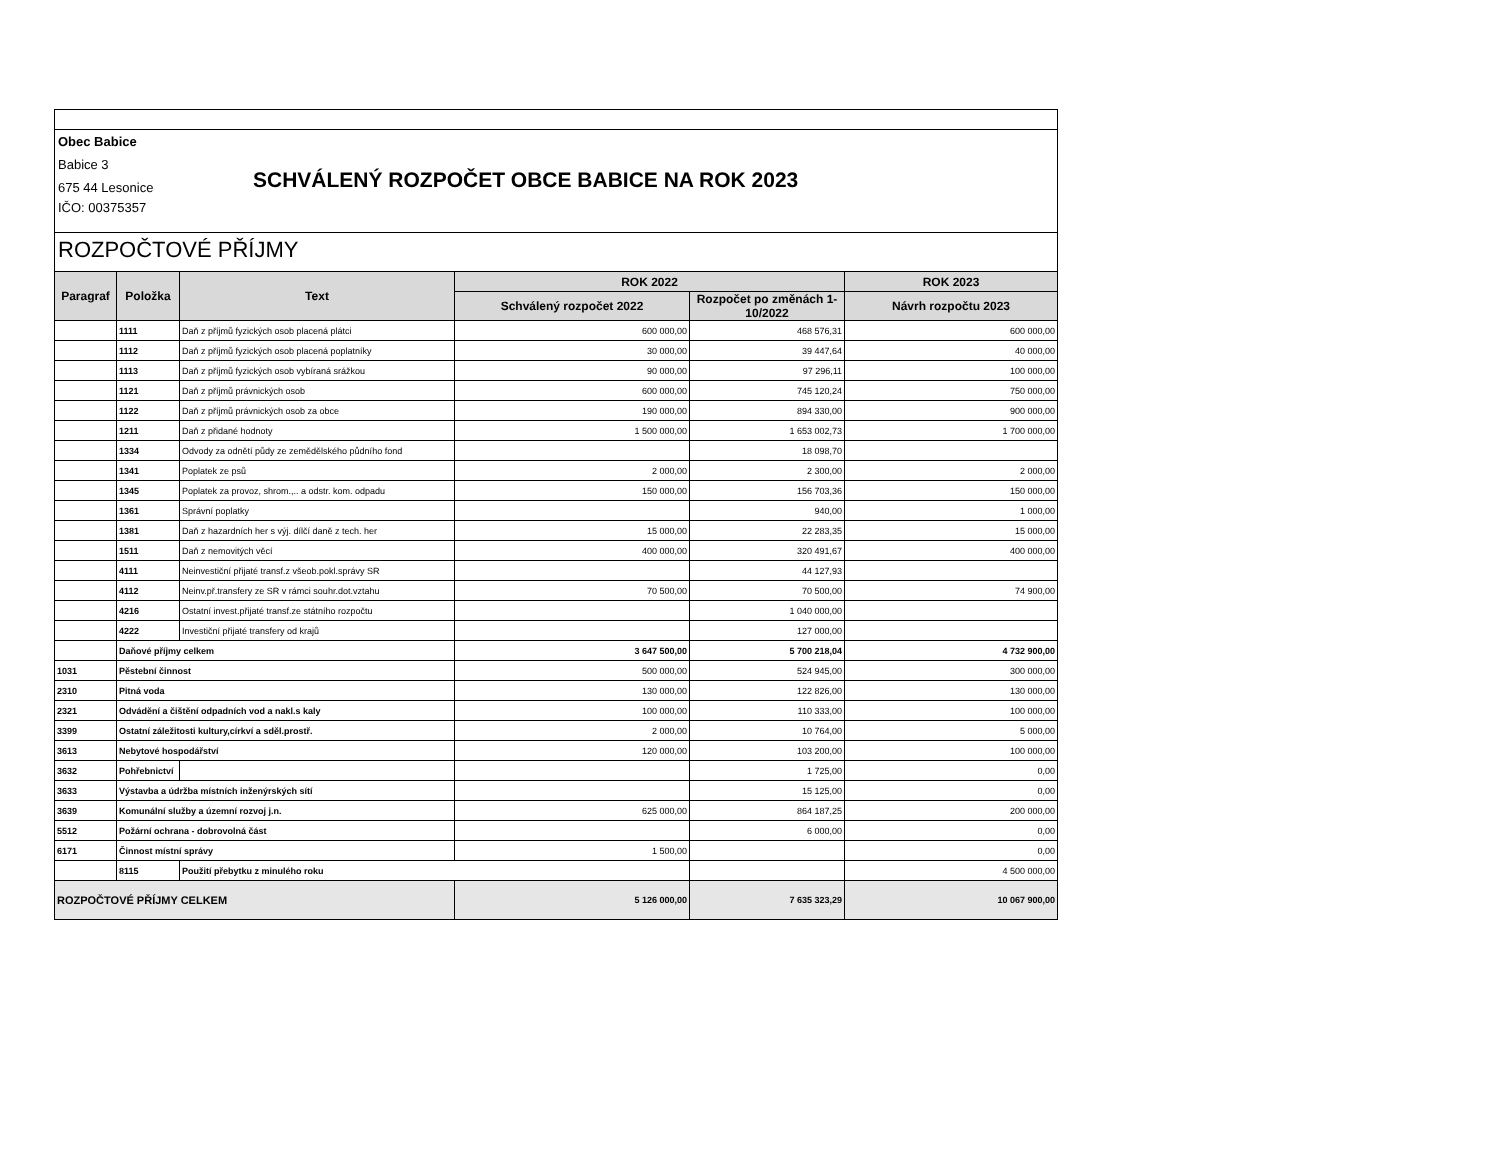Obec Babice
Babice 3
675 44 Lesonice
IČO: 00375357
SCHVÁLENÝ ROZPOČET OBCE BABICE NA ROK 2023
ROZPOČTOVÉ PŘÍJMY
| Paragraf | Položka | Text | ROK 2022 | | ROK 2023 |
| --- | --- | --- | --- | --- | --- |
| | | | Schválený rozpočet 2022 | Rozpočet po změnách 1-10/2022 | Návrh rozpočtu 2023 |
| | 1111 | Daň z příjmů fyzických osob placená plátci | 600 000,00 | 468 576,31 | 600 000,00 |
| | 1112 | Daň z příjmů fyzických osob placená poplatníky | 30 000,00 | 39 447,64 | 40 000,00 |
| | 1113 | Daň z příjmů fyzických osob vybíraná srážkou | 90 000,00 | 97 296,11 | 100 000,00 |
| | 1121 | Daň z příjmů právnických osob | 600 000,00 | 745 120,24 | 750 000,00 |
| | 1122 | Daň z příjmů právnických osob za obce | 190 000,00 | 894 330,00 | 900 000,00 |
| | 1211 | Daň z přidané hodnoty | 1 500 000,00 | 1 653 002,73 | 1 700 000,00 |
| | 1334 | Odvody za odnětí půdy ze zemědělského půdního fond | | 18 098,70 | |
| | 1341 | Poplatek ze psů | 2 000,00 | 2 300,00 | 2 000,00 |
| | 1345 | Poplatek za provoz, shrom.,.. a odstr. kom. odpadu | 150 000,00 | 156 703,36 | 150 000,00 |
| | 1361 | Správní poplatky | | 940,00 | 1 000,00 |
| | 1381 | Daň z hazardních her s výj. dílčí daně z tech. her | 15 000,00 | 22 283,35 | 15 000,00 |
| | 1511 | Daň z nemovitých věcí | 400 000,00 | 320 491,67 | 400 000,00 |
| | 4111 | Neinvestiční přijaté transf.z všeob.pokl.správy SR | | 44 127,93 | |
| | 4112 | Neinv.př.transfery ze SR v rámci souhr.dot.vztahu | 70 500,00 | 70 500,00 | 74 900,00 |
| | 4216 | Ostatní invest.přijaté transf.ze státního rozpočtu | | 1 040 000,00 | |
| | 4222 | Investiční přijaté transfery od krajů | | 127 000,00 | |
| | Daňové příjmy celkem | | 3 647 500,00 | 5 700 218,04 | 4 732 900,00 |
| 1031 | Pěstební činnost | | 500 000,00 | 524 945,00 | 300 000,00 |
| 2310 | Pitná voda | | 130 000,00 | 122 826,00 | 130 000,00 |
| 2321 | Odvádění a čištění odpadních vod a nakl.s kaly | | 100 000,00 | 110 333,00 | 100 000,00 |
| 3399 | Ostatní záležitosti kultury,církví a sděl.prostř. | | 2 000,00 | 10 764,00 | 5 000,00 |
| 3613 | Nebytové hospodářství | | 120 000,00 | 103 200,00 | 100 000,00 |
| 3632 | Pohřebnictví | | | 1 725,00 | 0,00 |
| 3633 | Výstavba a údržba místních inženýrských sítí | | | 15 125,00 | 0,00 |
| 3639 | Komunální služby a územní rozvoj j.n. | | 625 000,00 | 864 187,25 | 200 000,00 |
| 5512 | Požární ochrana - dobrovolná část | | | 6 000,00 | 0,00 |
| 6171 | Činnost místní správy | | 1 500,00 | | 0,00 |
| | 8115 | Použití přebytku z minulého roku | | | 4 500 000,00 |
| ROZPOČTOVÉ PŘÍJMY CELKEM | | | 5 126 000,00 | 7 635 323,29 | 10 067 900,00 |